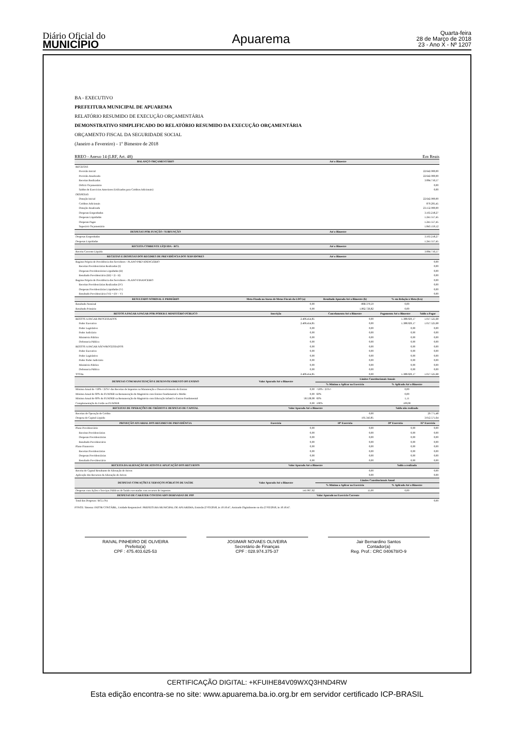Diário Oficial do
MUNICÍPIO
Apuarema
Quarta-feira
28 de Março de 2018
23 - Ano X - Nº 1207
BA - EXECUTIVO
PREFEITURA MUNICIPAL DE APUAREMA
RELATÓRIO RESUMIDO DE EXECUÇÃO ORÇAMENTÁRIA
DEMONSTRATIVO SIMPLIFICADO DO RELATÓRIO RESUMIDO DA EXECUÇÃO ORÇAMENTÁRIA
ORÇAMENTO FISCAL DA SEGURIDADE SOCIAL
(Janeiro a Fevereiro) - 1º Bimestre de 2018
RREO - Anexo 14 (LRF, Art. 48) Em Reais
| BALANÇO ORÇAMENTÁRIO | Até o Bimestre | | | |
| --- | --- | --- | --- | --- |
| RECEITAS | | | | |
| Previsão Inicial | 22.642.900,00 | | | |
| Previsão Atualizada | 22.642.900,00 | | | |
| Receitas Realizadas | 3.084.716,57 | | | |
| Déficit Orçamentário | 0,00 | | | |
| Saldos de Exercícios Anteriores (Utilizados para Créditos Adicionais) | 0,00 | | | |
| DESPESAS | | | | |
| Dotação Inicial | 22.642.900,00 | | | |
| Créditos Adicionais | 870.205,45 | | | |
| Dotação Atualizada | 23.152.900,00 | | | |
| Despesas Empenhadas | 3.163.218,27 | | | |
| Despesas Liquidadas | 1.241.557,45 | | | |
| Despesas Pagas | 1.241.557,45 | | | |
| Superávit Orçamentário | 1.843.159,12 | | | |
| DESPESAS POR FUNÇÃO / SUBFUNÇÃO | Até o Bimestre | | | |
| Despesas Empenhadas | 3.163.218,27 | | | |
| Despesas Liquidadas | 1.241.557,45 | | | |
| RECEITA CORRENTE LÍQUIDA - RCL | Até o Bimestre | | | |
| Receita Corrente Líquida | 3.084.716,57 | | | |
| RECEITAS E DESPESAS DOS REGIMES DE PREVIDÊNCIA DOS SERVIDORES | Até o Bimestre | | | |
| Regime Próprio de Previdência dos Servidores - PLANO PREVIDENCIÁRIO | 0,00 | | | |
| Receitas Previdenciárias Realizadas (I) | 0,00 | | | |
| Despesas Previdenciárias Liquidadas (II) | 0,00 | | | |
| Resultado Previdenciário (III) = (I - II) | 0,00 | | | |
| Regime Próprio de Previdência dos Servidores - PLANO FINANCEIRO | 0,00 | | | |
| Receitas Previdenciárias Realizadas (IV) | 0,00 | | | |
| Despesas Previdenciárias Liquidadas (V) | 0,00 | | | |
| Resultado Previdenciário (VI) = (IV - V) | 0,00 | | | |
| RESULTADO NOMINAL E PRIMÁRIO | Meta Fixada no Anexo de Metas Fiscais da LDO (a) | Resultado Apurado Até o Bimestre (b) | % em Relação à Meta (b/a) | |
| Resultado Nominal | 0,00 | -868.370,59 | 0,00 | |
| Resultado Primário | 0,00 | 1.862.726,82 | 0,00 | |
| RESTOS A PAGAR A PAGAR POR PODER E MINISTÉRIO PÚBLICO | Inscrição | Cancelamento Até o Bimestre | Pagamento Até o Bimestre | Saldo a Pagar |
| RESTOS A PAGAR PROCESSADOS | 2.406.454,85 | 0,00 | 1.388.929,17 | 1.017.525,68 |
| Poder Executivo | 2.406.454,85 | 0,00 | 1.388.929,17 | 1.017.525,68 |
| Poder Legislativo | 0,00 | 0,00 | 0,00 | 0,00 |
| Poder Judiciário | 0,00 | 0,00 | 0,00 | 0,00 |
| Ministério Público | 0,00 | 0,00 | 0,00 | 0,00 |
| Defensoria Pública | 0,00 | 0,00 | 0,00 | 0,00 |
| RESTOS A PAGAR NÃO-PROCESSADOS | 0,00 | 0,00 | 0,00 | 0,00 |
| Poder Executivo | 0,00 | 0,00 | 0,00 | 0,00 |
| Poder Legislativo | 0,00 | 0,00 | 0,00 | 0,00 |
| Poder Poder Judiciário | 0,00 | 0,00 | 0,00 | 0,00 |
| Ministério Público | 0,00 | 0,00 | 0,00 | 0,00 |
| Defensoria Pública | 0,00 | 0,00 | 0,00 | 0,00 |
| TOTAL | 2.406.454,85 | 0,00 | 1.388.929,17 | 1.017.525,68 |
| DESPESAS COM MANUTENÇÃO E DESENVOLVIMENTO DO ENSINO | Valor Apurado Até o Bimestre | Limites Constitucionais Anuais | | |
| | | % Mínimo a Aplicar no Exercício | % Aplicado Até o Bimestre | |
| Mínimo Anual de <18% / 25%> das Receitas de Impostos na Manutenção e Desenvolvimento do Ensino | 0,00 | <18% / 25%> | 0,00 | |
| Mínimo Anual de 60% do FUNDEB na Remuneração do Magistério com Ensino Fundamental e Médio | 0,00 | 60% | 0,00 | |
| Mínimo Anual de 60% do FUNDEB na Remuneração do Magistério com Educação Infantil e Ensino Fundamental | 58.538,08 | 60% | 1,11 | |
| Complementação da União ao FUNDEB | 0,00 | 100% | 100,00 | |
| RECEITAS DE OPERAÇÕES DE CRÉDITO E DESPESAS DE CAPITAL | Valor Apurado Até o Bimestre | | Saldo não realizado | |
| Receitas de Operação de Crédito | 0,00 | | 29.771,48 | |
| Despesa de Capital Líquida | 105.343,85 | | 3.012.571,64 | |
| PROJEÇÃO ATUARIAL DOS REGIMES DE PREVIDÊNCIA | Exercício | 10º Exercício | 20º Exercício | 35º Exercício |
| Plano Previdenciário | 0,00 | 0,00 | 0,00 | 0,00 |
| Receitas Previdenciárias | 0,00 | 0,00 | 0,00 | 0,00 |
| Despesas Previdenciárias | 0,00 | 0,00 | 0,00 | 0,00 |
| Resultado Previdenciário | 0,00 | 0,00 | 0,00 | 0,00 |
| Plano Financeiro | 0,00 | 0,00 | 0,00 | 0,00 |
| Receitas Previdenciárias | 0,00 | 0,00 | 0,00 | 0,00 |
| Despesas Previdenciárias | 0,00 | 0,00 | 0,00 | 0,00 |
| Resultado Previdenciário | 0,00 | 0,00 | 0,00 | 0,00 |
| RECEITA DA ALIENAÇÃO DE ATIVOS E APLICAÇÃO DOS RECURSOS | Valor Apurado Até o Bimestre | | Saldo a realizado | |
| Receita de Capital Resultante de Alienação de Ativos | 0,00 | | 0,00 | |
| Aplicação dos Recursos da Alienação de Ativos | 0,00 | | 0,00 | |
| DESPESAS COM AÇÕES E SERVIÇOS PÚBLICOS DE SAÚDE | Valor Apurado Até o Bimestre | Limites Constitucionais Anual | | |
| | | % Mínimo a Aplicar no Exercício | % Aplicado Até o Bimestre | |
| Despesas com Ações e Serviços Públicos de Saúde executadas com recursos de impostos | 141.067,02 | 15,00 | 0,00 | |
| DESPESAS DE CARÁTER CONTINUADO DERIVADAS DE PPP | Valor Apurado no Exercício Corrente | | | |
| Total das Despesas / RCL (%) | 0,00 | | | |
FONTE: Sistema: FATOR CONTÁBIL, Unidade Responsável: PREFEITURA MUNICIPAL DE APUAREMA, Emissão:27/03/2018, às 10:16:47, Assinado Digitalmente no dia 27/03/2018, às 10:16:47.
RAIVAL PINHEIRO DE OLIVEIRA
Prefeito(a)
CPF : 475.403.625-53
JOSIMAR NOVAES OLIVEIRA
Secretário de Finanças
CPF : 028.974.375-37
Jair Bernardino Santos
Contador(a)
Reg. Prof.: CRC 040678/O-9
CERTIFICAÇÃO DIGITAL: +KFUIHE84V09WXQ3HND4RW
Esta edição encontra-se no site: www.apuarema.ba.io.org.br em servidor certificado ICP-BRASIL